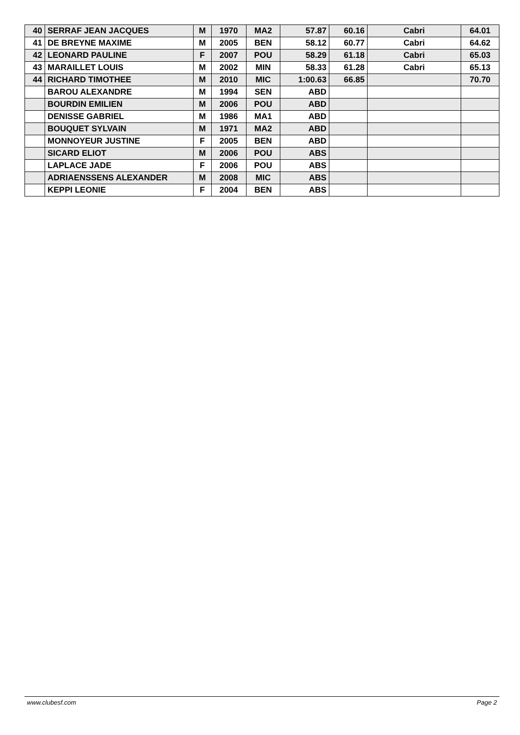| 40 | SERRAF JEAN JACQUES | M | 1970 | MA2 | 57.87 | 60.16 | Cabri | 64.01 |
| 41 | DE BREYNE MAXIME | M | 2005 | BEN | 58.12 | 60.77 | Cabri | 64.62 |
| 42 | LEONARD PAULINE | F | 2007 | POU | 58.29 | 61.18 | Cabri | 65.03 |
| 43 | MARAILLET LOUIS | M | 2002 | MIN | 58.33 | 61.28 | Cabri | 65.13 |
| 44 | RICHARD TIMOTHEE | M | 2010 | MIC | 1:00.63 | 66.85 | | 70.70 |
| | BAROU ALEXANDRE | M | 1994 | SEN | ABD | | | |
| | BOURDIN EMILIEN | M | 2006 | POU | ABD | | | |
| | DENISSE GABRIEL | M | 1986 | MA1 | ABD | | | |
| | BOUQUET SYLVAIN | M | 1971 | MA2 | ABD | | | |
| | MONNOYEUR JUSTINE | F | 2005 | BEN | ABD | | | |
| | SICARD ELIOT | M | 2006 | POU | ABS | | | |
| | LAPLACE JADE | F | 2006 | POU | ABS | | | |
| | ADRIAENSSENS ALEXANDER | M | 2008 | MIC | ABS | | | |
| | KEPPI LEONIE | F | 2004 | BEN | ABS | | | |
www.clubesf.com Page 2